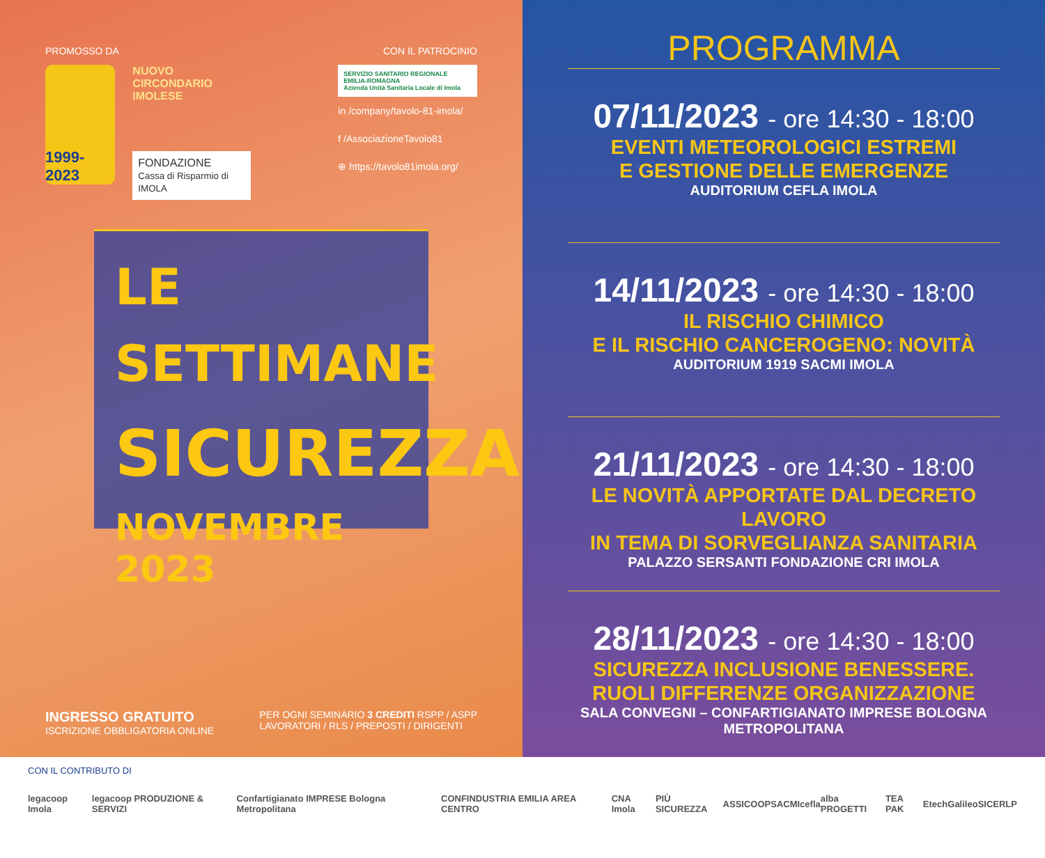PROMOSSO DA CON IL PATROCINIO
1999-2023
NUOVO CIRCONDARIO IMOLESE
FONDAZIONE
Cassa di Risparmio di IMOLA
SERVIZIO SANITARIO REGIONALE EMILIA-ROMAGNA
Azienda Unità Sanitaria Locale di Imola
in /company/tavolo-81-imola/
f /AssociazioneTavolo81
⊕ https://tavolo81imola.org/
LE SETTIMANE
SICUREZZA
NOVEMBRE 2023
INGRESSO GRATUITO
ISCRIZIONE OBBLIGATORIA ONLINE
PER OGNI SEMINARIO 3 CREDITI RSPP / ASPP
LAVORATORI / RLS / PREPOSTI / DIRIGENTI
PROGRAMMA
07/11/2023 - ore 14:30 - 18:00
EVENTI METEOROLOGICI ESTREMI
E GESTIONE DELLE EMERGENZE
AUDITORIUM CEFLA IMOLA
14/11/2023 - ore 14:30 - 18:00
IL RISCHIO CHIMICO
E IL RISCHIO CANCEROGENO: NOVITÀ
AUDITORIUM 1919 SACMI IMOLA
21/11/2023 - ore 14:30 - 18:00
LE NOVITÀ APPORTATE DAL DECRETO LAVORO
IN TEMA DI SORVEGLIANZA SANITARIA
PALAZZO SERSANTI FONDAZIONE CRI IMOLA
28/11/2023 - ore 14:30 - 18:00
SICUREZZA INCLUSIONE BENESSERE.
RUOLI DIFFERENZE ORGANIZZAZIONE
SALA CONVEGNI – CONFARTIGIANATO IMPRESE BOLOGNA METROPOLITANA
CON IL CONTRIBUTO DI
legacoop Imola legacoop PRODUZIONE & SERVIZI Confartigianato IMPRESE Bologna Metropolitana CONFINDUSTRIA EMILIA AREA CENTRO CNA Imola PIÙ SICUREZZA ASSICOOP SACMI cefla alba PROGETTI TEA PAK Etech Galileo SICER LP